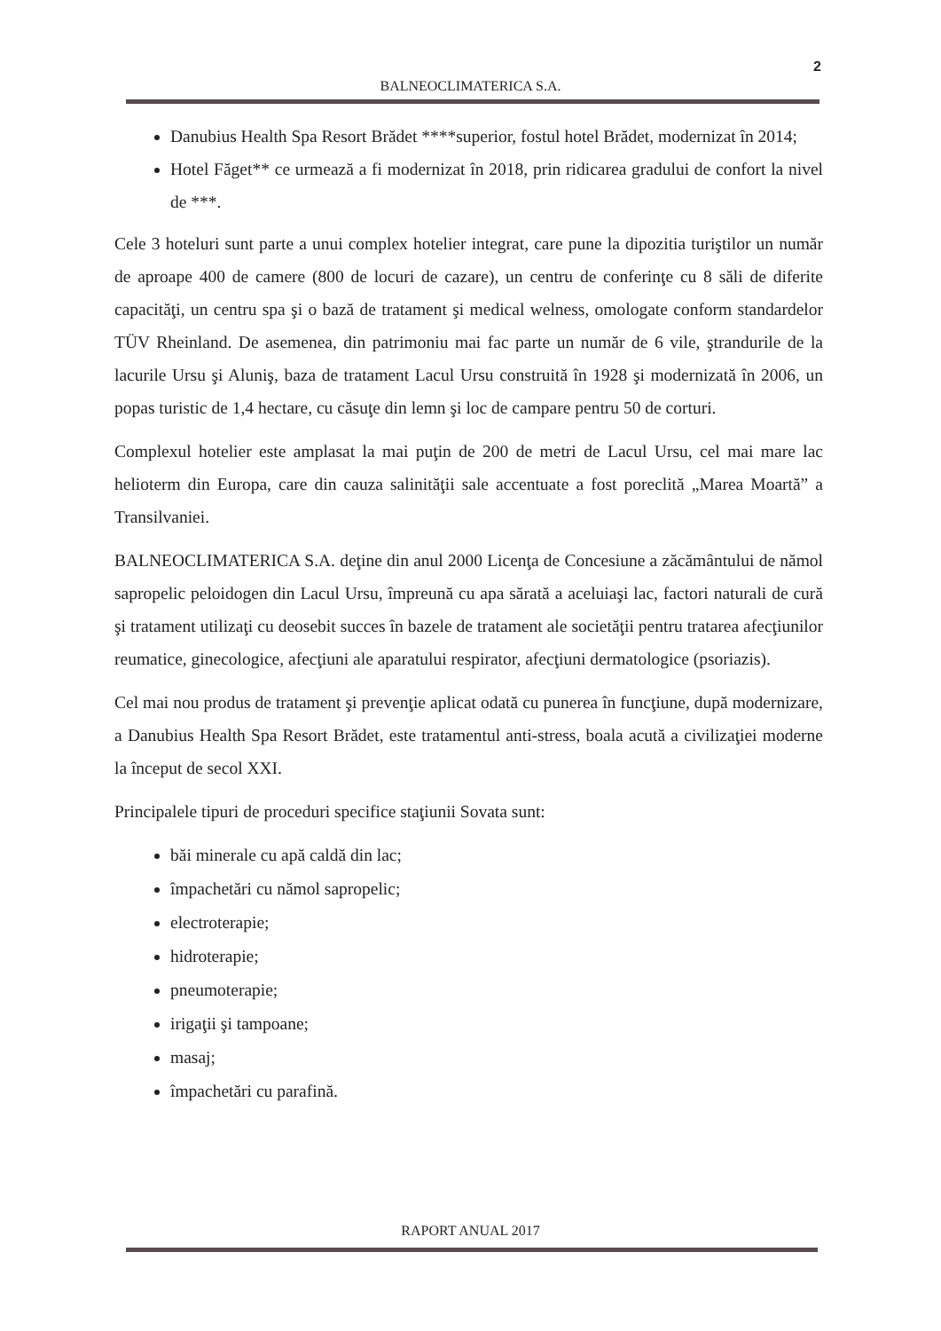2
BALNEOCLIMATERICA S.A.
Danubius Health Spa Resort Brădet ****superior, fostul hotel Brădet, modernizat în 2014;
Hotel Făget** ce urmează a fi modernizat în 2018, prin ridicarea gradului de confort la nivel de ***.
Cele 3 hoteluri sunt parte a unui complex hotelier integrat, care pune la dipozitia turiştilor un număr de aproape 400 de camere (800 de locuri de cazare), un centru de conferinţe cu 8 săli de diferite capacităţi, un centru spa şi o bază de tratament şi medical welness, omologate conform standardelor TÜV Rheinland. De asemenea, din patrimoniu mai fac parte un număr de 6 vile, ştrandurile de la lacurile Ursu şi Aluniş, baza de tratament Lacul Ursu construită în 1928 şi modernizată în 2006, un popas turistic de 1,4 hectare, cu căsuţe din lemn şi loc de campare pentru 50 de corturi.
Complexul hotelier este amplasat la mai puţin de 200 de metri de Lacul Ursu, cel mai mare lac helioterm din Europa, care din cauza salinităţii sale accentuate a fost poreclită „Marea Moartă” a Transilvaniei.
BALNEOCLIMATERICA S.A. deţine din anul 2000 Licenţa de Concesiune a zăcământului de nămol sapropelic peloidogen din Lacul Ursu, împreună cu apa sărată a aceluiaşi lac, factori naturali de cură şi tratament utilizaţi cu deosebit succes în bazele de tratament ale societăţii pentru tratarea afecţiunilor reumatice, ginecologice, afecţiuni ale aparatului respirator, afecţiuni dermatologice (psoriazis).
Cel mai nou produs de tratament şi prevenţie aplicat odată cu punerea în funcţiune, după modernizare, a Danubius Health Spa Resort Brădet, este tratamentul anti-stress, boala acută a civilizaţiei moderne la început de secol XXI.
Principalele tipuri de proceduri specifice staţiunii Sovata sunt:
băi minerale cu apă caldă din lac;
împachetări cu nămol sapropelic;
electroterapie;
hidroterapie;
pneumoterapie;
irigaţii şi tampoane;
masaj;
împachetări cu parafină.
RAPORT ANUAL 2017